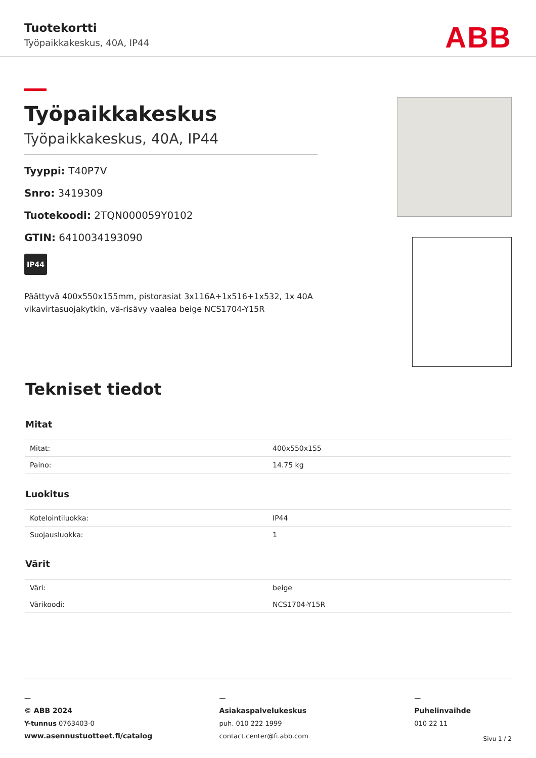Tuotekortti
Työpaikkakeskus, 40A, IP44 ABB
Työpaikkakeskus
Työpaikkakeskus, 40A, IP44
Tyyppi: T40P7V
Snro: 3419309
Tuotekoodi: 2TQN000059Y0102
GTIN: 6410034193090
IP44
Päättyvä 400x550x155mm, pistorasiat 3x116A+1x516+1x532, 1x 40A vikavirtasuojakytkin, vä-risävy vaalea beige NCS1704-Y15R
Tekniset tiedot
Mitat
| Mitat: | 400x550x155 |
| Paino: | 14.75 kg |
Luokitus
| Kotelointiluokka: | IP44 |
| Suojausluokka: | 1 |
Värit
| Väri: | beige |
| Värikoodi: | NCS1704-Y15R |
—
© ABB 2024
Y-tunnus 0763403-0
www.asennustuotteet.fi/catalog
—
Asiakaspalvelukeskus
puh. 010 222 1999
contact.center@fi.abb.com
—
Puhelinvaihde
010 22 11
Sivu 1 / 2